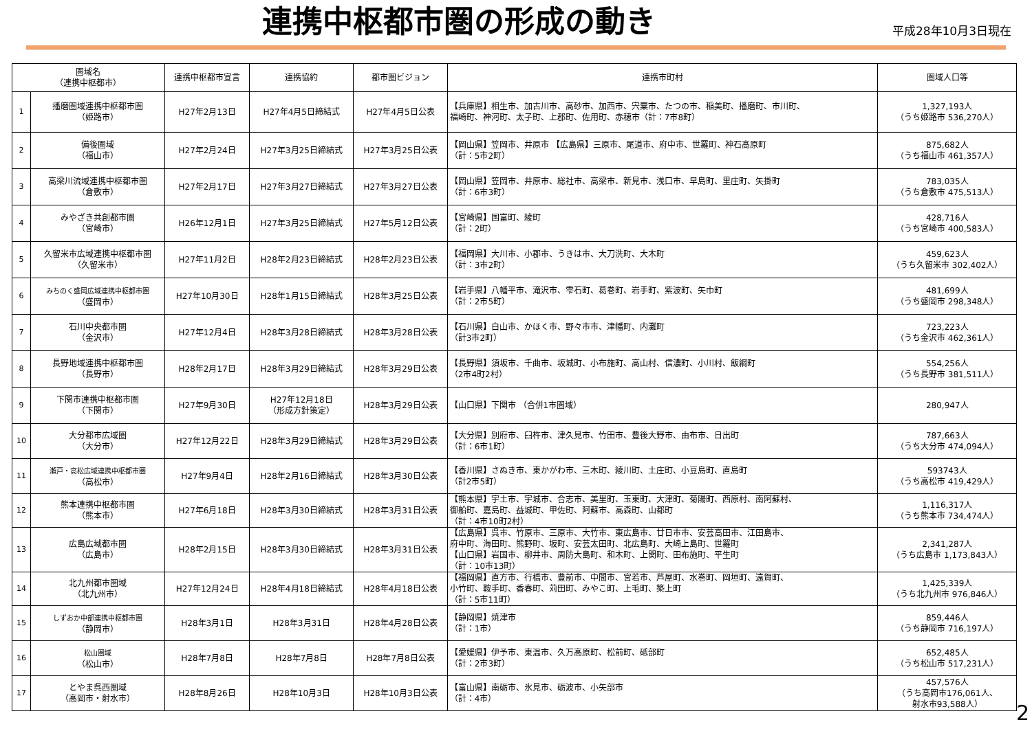連携中枢都市圏の形成の動き
平成28年10月3日現在
| 圏域名 （連携中枢都市） | | 連携中枢都市宣言 | 連携協約 | 都市圏ビジョン | 連携市町村 | 圏域人口等 |
| --- | --- | --- | --- | --- | --- | --- |
| 1 | 播磨圏域連携中枢都市圏 （姫路市） | H27年2月13日 | H27年4月5日締結式 | H27年4月5日公表 | 【兵庫県】相生市、加古川市、高砂市、加西市、宍粟市、たつの市、稲美町、播磨町、市川町、 福崎町、神河町、太子町、上郡町、佐用町、赤穂市（計：7市8町） | 1,327,193人 （うち姫路市 536,270人） |
| 2 | 備後圏域 （福山市） | H27年2月24日 | H27年3月25日締結式 | H27年3月25日公表 | 【岡山県】笠岡市、井原市 【広島県】三原市、尾道市、府中市、世羅町、神石高原町 （計：5市2町） | 875,682人 （うち福山市 461,357人） |
| 3 | 高梁川流域連携中枢都市圏 （倉敷市） | H27年2月17日 | H27年3月27日締結式 | H27年3月27日公表 | 【岡山県】笠岡市、井原市、総社市、高梁市、新見市、浅口市、早島町、里庄町、矢掛町 （計：6市3町） | 783,035人 （うち倉敷市 475,513人） |
| 4 | みやざき共創都市圏 （宮崎市） | H26年12月1日 | H27年3月25日締結式 | H27年5月12日公表 | 【宮崎県】国富町、綾町 （計：2町） | 428,716人 （うち宮崎市 400,583人） |
| 5 | 久留米市広域連携中枢都市圏 （久留米市） | H27年11月2日 | H28年2月23日締結式 | H28年2月23日公表 | 【福岡県】大川市、小郡市、うきは市、大刀洗町、大木町 （計：3市2町） | 459,623人 （うち久留米市 302,402人） |
| 6 | みちのく盛岡広域連携中枢都市圏 （盛岡市） | H27年10月30日 | H28年1月15日締結式 | H28年3月25日公表 | 【岩手県】八幡平市、滝沢市、雫石町、葛巻町、岩手町、紫波町、矢巾町 （計：2市5町） | 481,699人 （うち盛岡市 298,348人） |
| 7 | 石川中央都市圏 （金沢市） | H27年12月4日 | H28年3月28日締結式 | H28年3月28日公表 | 【石川県】白山市、かほく市、野々市市、津幡町、内灘町 （計3市2町） | 723,223人 （うち金沢市 462,361人） |
| 8 | 長野地域連携中枢都市圏 （長野市） | H28年2月17日 | H28年3月29日締結式 | H28年3月29日公表 | 【長野県】須坂市、千曲市、坂城町、小布施町、高山村、信濃町、小川村、飯綱町 （2市4町2村） | 554,256人 （うち長野市 381,511人） |
| 9 | 下関市連携中枢都市圏 （下関市） | H27年9月30日 | H27年12月18日 （形成方針策定） | H28年3月29日公表 | 【山口県】下関市 （合併1市圏域） | 280,947人 |
| 10 | 大分都市広域圏 （大分市） | H27年12月22日 | H28年3月29日締結式 | H28年3月29日公表 | 【大分県】別府市、臼杵市、津久見市、竹田市、豊後大野市、由布市、日出町 （計：6市1町） | 787,663人 （うち大分市 474,094人） |
| 11 | 瀬戸・高松広域連携中枢都市圏 （高松市） | H27年9月4日 | H28年2月16日締結式 | H28年3月30日公表 | 【香川県】さぬき市、東かがわ市、三木町、綾川町、土庄町、小豆島町、直島町 （計2市5町） | 593743人 （うち高松市 419,429人） |
| 12 | 熊本連携中枢都市圏 （熊本市） | H27年6月18日 | H28年3月30日締結式 | H28年3月31日公表 | 【熊本県】宇土市、宇城市、合志市、美里町、玉東町、大津町、菊陽町、西原村、南阿蘇村、 御船町、嘉島町、益城町、甲佐町、阿蘇市、高森町、山都町 （計：4市10町2村） | 1,116,317人 （うち熊本市 734,474人） |
| 13 | 広島広域都市圏 （広島市） | H28年2月15日 | H28年3月30日締結式 | H28年3月31日公表 | 【広島県】呉市、竹原市、三原市、大竹市、東広島市、廿日市市、安芸高田市、江田島市、 府中町、海田町、熊野町、坂町、安芸太田町、北広島町、大崎上島町、世羅町 【山口県】岩国市、柳井市、周防大島町、和木町、上関町、田布施町、平生町 （計：10市13町） | 2,341,287人 （うち広島市 1,173,843人） |
| 14 | 北九州都市圏域 （北九州市） | H27年12月24日 | H28年4月18日締結式 | H28年4月18日公表 | 【福岡県】直方市、行橋市、豊前市、中間市、宮若市、芦屋町、水巻町、岡垣町、遠賀町、 小竹町、鞍手町、香春町、苅田町、みやこ町、上毛町、築上町 （計：5市11町） | 1,425,339人 （うち北九州市 976,846人） |
| 15 | しずおか中部連携中枢都市圏 （静岡市） | H28年3月1日 | H28年3月31日 | H28年4月28日公表 | 【静岡県】焼津市 （計：1市） | 859,446人 （うち静岡市 716,197人） |
| 16 | 松山圏域 （松山市） | H28年7月8日 | H28年7月8日 | H28年7月8日公表 | 【愛媛県】伊予市、東温市、久万高原町、松前町、砥部町 （計：2市3町） | 652,485人 （うち松山市 517,231人） |
| 17 | とやま呉西圏域 （高岡市・射水市） | H28年8月26日 | H28年10月3日 | H28年10月3日公表 | 【富山県】南砺市、氷見市、砺波市、小矢部市 （計：4市） | 457,576人 （うち高岡市176,061人、 射水市93,588人） |
2